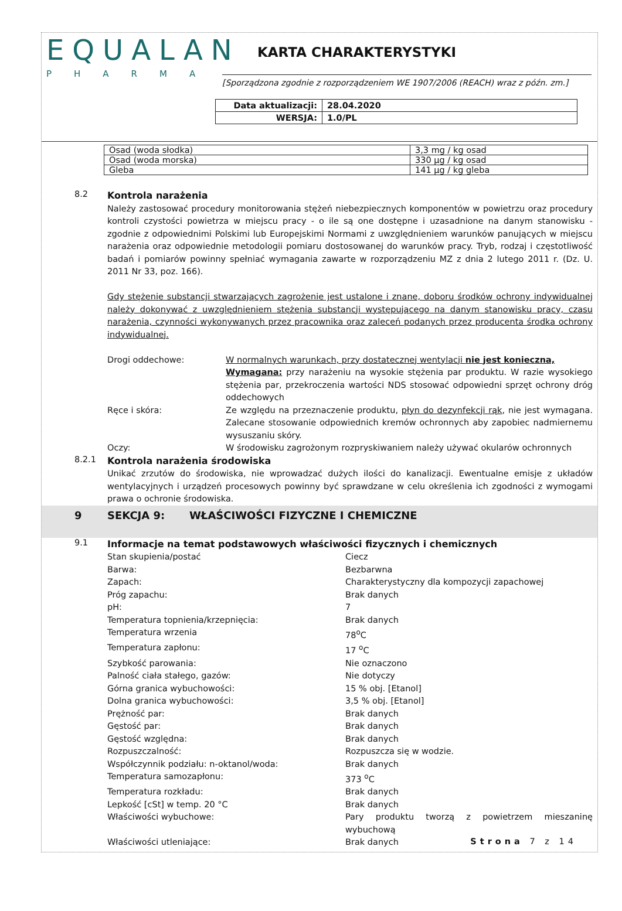EQUALAN
PHARMA
KARTA CHARAKTERYSTYKI
[Sporządzona zgodnie z rozporządzeniem WE 1907/2006 (REACH) wraz z późn. zm.]
| Data aktualizacji: | 28.04.2020 |
| WERSJA: | 1.0/PL |
| Osad (woda słodka) | 3,3 mg / kg osad |
| Osad (woda morska) | 330 µg / kg osad |
| Gleba | 141 µg / kg gleba |
8.2
Kontrola narażenia
Należy zastosować procedury monitorowania stężeń niebezpiecznych komponentów w powietrzu oraz procedury kontroli czystości powietrza w miejscu pracy - o ile są one dostępne i uzasadnione na danym stanowisku - zgodnie z odpowiednimi Polskimi lub Europejskimi Normami z uwzględnieniem warunków panujących w miejscu narażenia oraz odpowiednie metodologii pomiaru dostosowanej do warunków pracy. Tryb, rodzaj i częstotliwość badań i pomiarów powinny spełniać wymagania zawarte w rozporządzeniu MZ z dnia 2 lutego 2011 r. (Dz. U. 2011 Nr 33, poz. 166).
Gdy stężenie substancji stwarzających zagrożenie jest ustalone i znane, doboru środków ochrony indywidualnej należy dokonywać z uwzględnieniem stężenia substancji występującego na danym stanowisku pracy, czasu narażenia, czynności wykonywanych przez pracownika oraz zaleceń podanych przez producenta środka ochrony indywidualnej.
Drogi oddechowe: W normalnych warunkach, przy dostatecznej wentylacji nie jest konieczna,
Wymagana: przy narażeniu na wysokie stężenia par produktu. W razie wysokiego stężenia par, przekroczenia wartości NDS stosować odpowiedni sprzęt ochrony dróg oddechowych
Ręce i skóra: Ze względu na przeznaczenie produktu, płyn do dezynfekcji rąk, nie jest wymagana. Zalecane stosowanie odpowiednich kremów ochronnych aby zapobiec nadmiernemu wysuszaniu skóry.
Oczy: W środowisku zagrożonym rozpryskiwaniem należy używać okularów ochronnych
8.2.1
Kontrola narażenia środowiska
Unikać zrzutów do środowiska, nie wprowadzać dużych ilości do kanalizacji. Ewentualne emisje z układów wentylacyjnych i urządzeń procesowych powinny być sprawdzane w celu określenia ich zgodności z wymogami prawa o ochronie środowiska.
9 SEKCJA 9: WŁAŚCIWOŚCI FIZYCZNE I CHEMICZNE
9.1
Informacje na temat podstawowych właściwości fizycznych i chemicznych
Stan skupienia/postać Ciecz
Barwa: Bezbarwna
Zapach: Charakterystyczny dla kompozycji zapachowej
Próg zapachu: Brak danych
pH: 7
Temperatura topnienia/krzepnięcia: Brak danych
Temperatura wrzenia 78<sup>o</sup>C
Temperatura zapłonu: 17 <sup>o</sup>C
Szybkość parowania: Nie oznaczono
Palność ciała stałego, gazów: Nie dotyczy
Górna granica wybuchowości: 15 % obj. [Etanol]
Dolna granica wybuchowości: 3,5 % obj. [Etanol]
Prężność par: Brak danych
Gęstość par: Brak danych
Gęstość względna: Brak danych
Rozpuszczalność: Rozpuszcza się w wodzie.
Współczynnik podziału: n-oktanol/woda: Brak danych
Temperatura samozapłonu: 373 <sup>o</sup>C
Temperatura rozkładu: Brak danych
Lepkość [cSt] w temp. 20 °C Brak danych
Właściwości wybuchowe: Pary produktu tworzą z powietrzem mieszaninę wybuchową
Właściwości utleniające: Brak danych
Strona 7 z 14